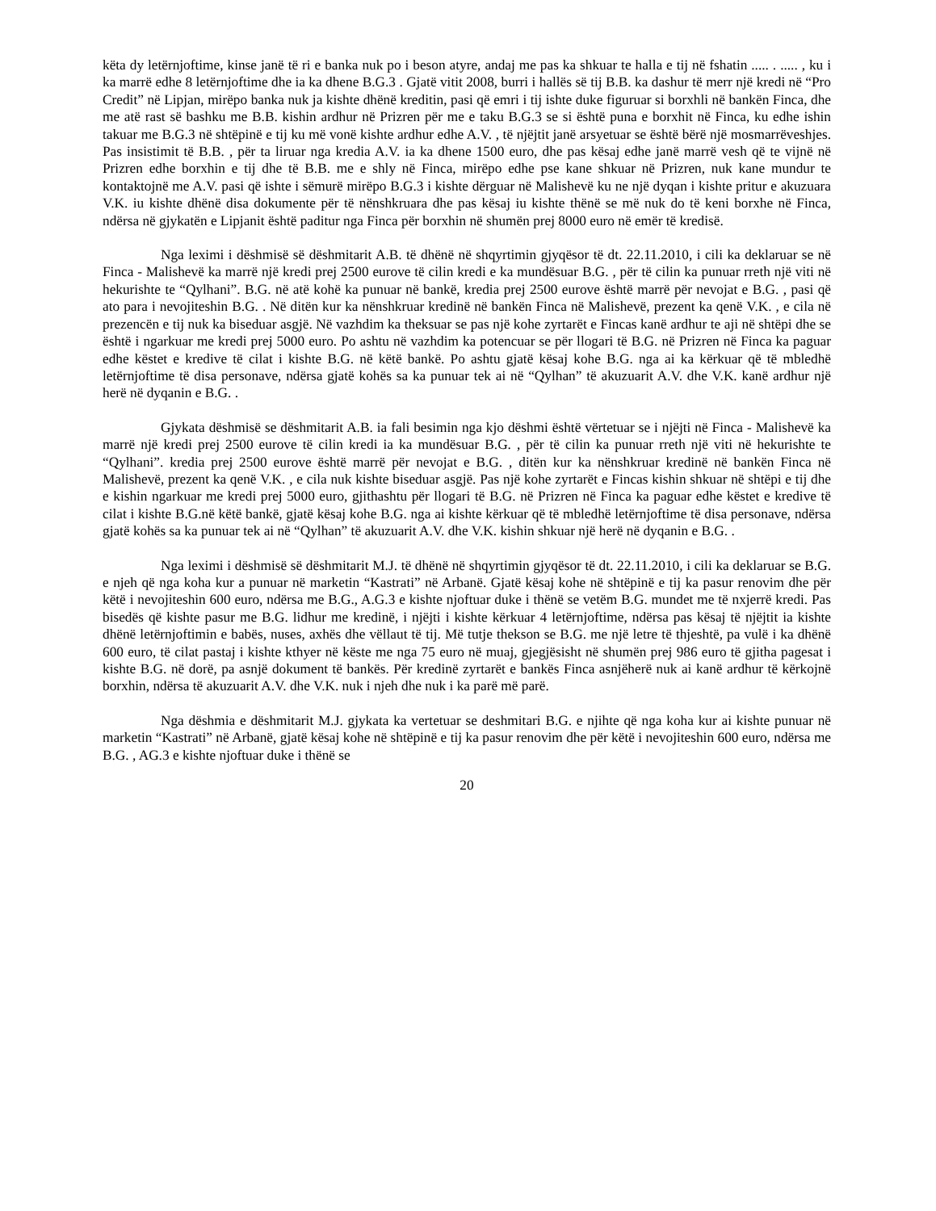këta dy letërnjoftime, kinse janë të ri e banka nuk po i beson atyre, andaj me pas ka shkuar te halla e tij në fshatin ..... . ..... , ku i ka marrë edhe 8 letërnjoftime dhe ia ka dhene B.G.3 . Gjatë vitit 2008, burri i hallës së tij B.B. ka dashur të merr një kredi në “Pro Credit” në Lipjan, mirëpo banka nuk ja kishte dhënë kreditin, pasi që emri i tij ishte duke figuruar si borxhli në bankën Finca, dhe me atë rast së bashku me B.B. kishin ardhur në Prizren për me e taku B.G.3 se si është puna e borxhit në Finca, ku edhe ishin takuar me B.G.3 në shtëpinë e tij ku më vonë kishte ardhur edhe A.V. , të njëjtit janë arsyetuar se është bërë një mosmarrëveshjes. Pas insistimit të B.B. , për ta liruar nga kredia A.V. ia ka dhene 1500 euro, dhe pas kësaj edhe janë marrë vesh që te vijnë në Prizren edhe borxhin e tij dhe të B.B. me e shly në Finca, mirëpo edhe pse kane shkuar në Prizren, nuk kane mundur te kontaktojnë me A.V. pasi që ishte i sëmurë mirëpo B.G.3 i kishte dërguar në Malishevë ku ne një dyqan i kishte pritur e akuzuara V.K. iu kishte dhënë disa dokumente për të nënshkruara dhe pas kësaj iu kishte thënë se më nuk do të keni borxhe në Finca, ndërsa në gjykatën e Lipjanit është paditur nga Finca për borxhin në shumën prej 8000 euro në emër të kredisë.
Nga leximi i dëshmisë së dëshmitarit A.B. të dhënë në shqyrtimin gjyqësor të dt. 22.11.2010, i cili ka deklaruar se në Finca - Malishevë ka marrë një kredi prej 2500 eurove të cilin kredi e ka mundësuar B.G. , për të cilin ka punuar rreth një viti në hekurishte te “Qylhani”. B.G. në atë kohë ka punuar në bankë, kredia prej 2500 eurove është marrë për nevojat e B.G. , pasi që ato para i nevojiteshin B.G. . Në ditën kur ka nënshkruar kredinë në bankën Finca në Malishevë, prezent ka qenë V.K. , e cila në prezencën e tij nuk ka biseduar asgjë. Në vazhdim ka theksuar se pas një kohe zyrtarët e Fincas kanë ardhur te aji në shtëpi dhe se është i ngarkuar me kredi prej 5000 euro. Po ashtu në vazhdim ka potencuar se për llogari të B.G. në Prizren në Finca ka paguar edhe këstet e kredive të cilat i kishte B.G. në këtë bankë. Po ashtu gjatë kësaj kohe B.G. nga ai ka kërkuar që të mbledhë letërnjoftime të disa personave, ndërsa gjatë kohës sa ka punuar tek ai në “Qylhan” të akuzuarit A.V. dhe V.K. kanë ardhur një herë në dyqanin e B.G. .
Gjykata dëshmisë se dëshmitarit A.B. ia fali besimin nga kjo dëshmi është vërtetuar se i njëjti në Finca - Malishevë ka marrë një kredi prej 2500 eurove të cilin kredi ia ka mundësuar B.G. , për të cilin ka punuar rreth një viti në hekurishte te “Qylhani”. kredia prej 2500 eurove është marrë për nevojat e B.G. , ditën kur ka nënshkruar kredinë në bankën Finca në Malishevë, prezent ka qenë V.K. , e cila nuk kishte biseduar asgjë. Pas një kohe zyrtarët e Fincas kishin shkuar në shtëpi e tij dhe e kishin ngarkuar me kredi prej 5000 euro, gjithashtu për llogari të B.G. në Prizren në Finca ka paguar edhe këstet e kredive të cilat i kishte B.G.në këtë bankë, gjatë kësaj kohe B.G. nga ai kishte kërkuar që të mbledhë letërnjoftime të disa personave, ndërsa gjatë kohës sa ka punuar tek ai në “Qylhan” të akuzuarit A.V. dhe V.K. kishin shkuar një herë në dyqanin e B.G. .
Nga leximi i dëshmisë së dëshmitarit M.J. të dhënë në shqyrtimin gjyqësor të dt. 22.11.2010, i cili ka deklaruar se B.G. e njeh që nga koha kur a punuar në marketin “Kastrati” në Arbanë. Gjatë kësaj kohe në shtëpinë e tij ka pasur renovim dhe për këtë i nevojiteshin 600 euro, ndërsa me B.G., A.G.3 e kishte njoftuar duke i thënë se vetëm B.G. mundet me të nxjerrë kredi. Pas bisedës që kishte pasur me B.G. lidhur me kredinë, i njëjti i kishte kërkuar 4 letërnjoftime, ndërsa pas kësaj të njëjtit ia kishte dhënë letërnjoftimin e babës, nuses, axhës dhe vëllaut të tij. Më tutje thekson se B.G. me një letre të thjeshtë, pa vulë i ka dhënë 600 euro, të cilat pastaj i kishte kthyer në këste me nga 75 euro në muaj, gjegjësisht në shumën prej 986 euro të gjitha pagesat i kishte B.G. në dorë, pa asnjë dokument të bankës. Për kredinë zyrtarët e bankës Finca asnjëherë nuk ai kanë ardhur të kërkojnë borxhin, ndërsa të akuzuarit A.V. dhe V.K. nuk i njeh dhe nuk i ka parë më parë.
Nga dëshmia e dëshmitarit M.J. gjykata ka vertetuar se deshmitari B.G. e njihte që nga koha kur ai kishte punuar në marketin “Kastrati” në Arbanë, gjatë kësaj kohe në shtëpinë e tij ka pasur renovim dhe për këtë i nevojiteshin 600 euro, ndërsa me B.G. , AG.3 e kishte njoftuar duke i thënë se
20